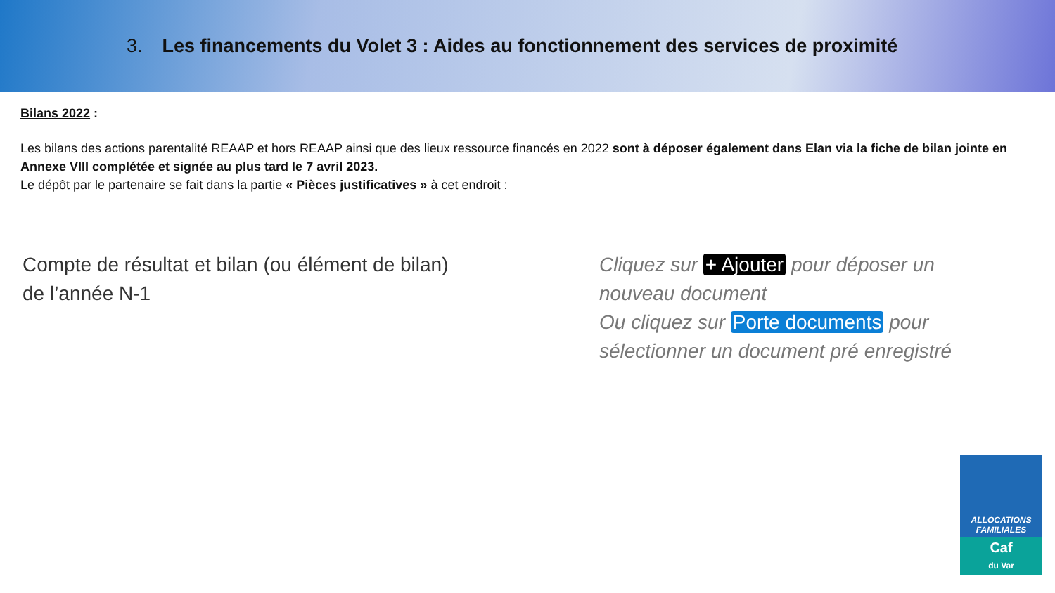3. Les financements du Volet 3 : Aides au fonctionnement des services de proximité
Bilans 2022 :
Les bilans des actions parentalité REAAP et hors REAAP ainsi que des lieux ressource financés en 2022 sont à déposer également dans Elan via la fiche de bilan jointe en Annexe VIII complétée et signée au plus tard le 7 avril 2023.
Le dépôt par le partenaire se fait dans la partie « Pièces justificatives » à cet endroit :
Compte de résultat et bilan (ou élément de bilan)
de l’année N-1
Cliquez sur + Ajouter pour déposer un
nouveau document
Ou cliquez sur Porte documents pour
sélectionner un document pré enregistré
ALLOCATIONS
FAMILIALES
Caf
du Var